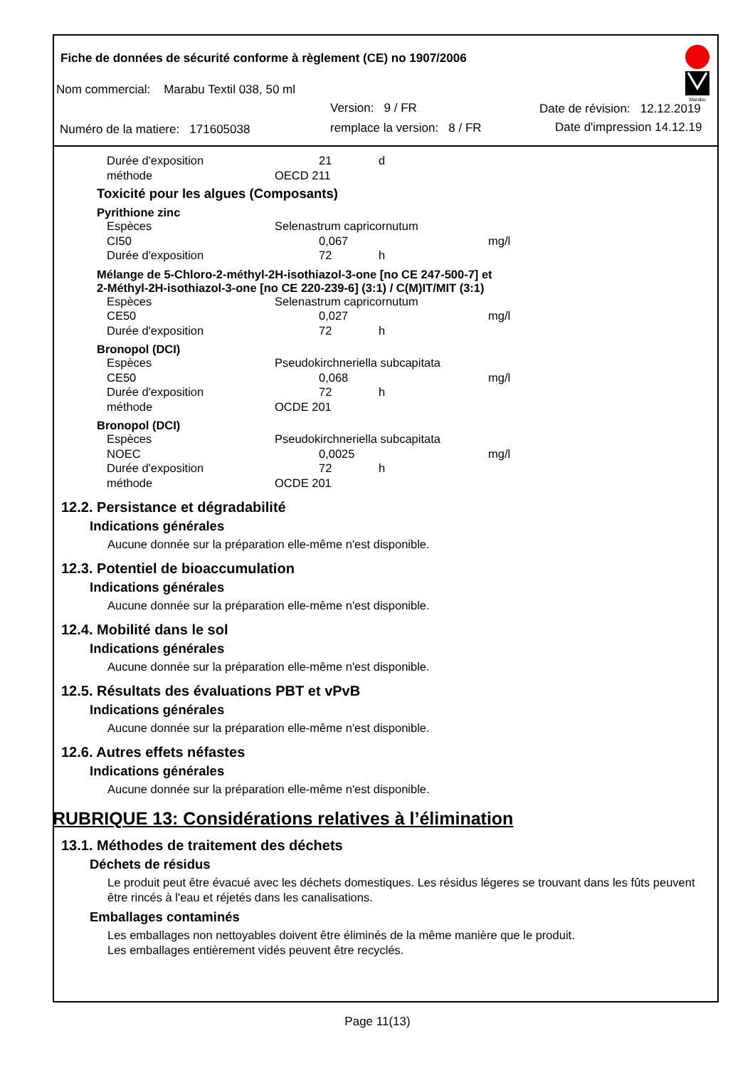Fiche de données de sécurité conforme à règlement (CE) no 1907/2006
Nom commercial: Marabu Textil 038, 50 ml
Version: 9 / FR Date de révision: 12.12.2019
Numéro de la matiere: 171605038
remplace la version: 8 / FR Date d'impression 14.12.19
Marabu
| Durée d'exposition | | 21 | d |
| méthode | OECD 211 | | |
Toxicité pour les algues (Composants)
Pyrithione zinc
| Espèces | Selenastrum capricornutum | | | |
| CI50 | | 0,067 | | mg/l |
| Durée d'exposition | | 72 | h | |
Mélange de 5-Chloro-2-méthyl-2H-isothiazol-3-one [no CE 247-500-7] et
2-Méthyl-2H-isothiazol-3-one [no CE 220-239-6] (3:1) / C(M)IT/MIT (3:1)
| Espèces | Selenastrum capricornutum | | | |
| CE50 | | 0,027 | | mg/l |
| Durée d'exposition | | 72 | h | |
Bronopol (DCI)
| Espèces | Pseudokirchneriella subcapitata | | | |
| CE50 | | 0,068 | | mg/l |
| Durée d'exposition | | 72 | h | |
| méthode | OCDE 201 | | | |
Bronopol (DCI)
| Espèces | Pseudokirchneriella subcapitata | | | |
| NOEC | | 0,0025 | | mg/l |
| Durée d'exposition | | 72 | h | |
| méthode | OCDE 201 | | | |
12.2. Persistance et dégradabilité
Indications générales
Aucune donnée sur la préparation elle-même n'est disponible.
12.3. Potentiel de bioaccumulation
Indications générales
Aucune donnée sur la préparation elle-même n'est disponible.
12.4. Mobilité dans le sol
Indications générales
Aucune donnée sur la préparation elle-même n'est disponible.
12.5. Résultats des évaluations PBT et vPvB
Indications générales
Aucune donnée sur la préparation elle-même n'est disponible.
12.6. Autres effets néfastes
Indications générales
Aucune donnée sur la préparation elle-même n'est disponible.
RUBRIQUE 13: Considérations relatives à l’élimination
13.1. Méthodes de traitement des déchets
Déchets de résidus
Le produit peut être évacué avec les déchets domestiques. Les résidus légeres se trouvant dans les fûts peuvent être rincés à l'eau et réjetés dans les canalisations.
Emballages contaminés
Les emballages non nettoyables doivent être éliminés de la même manière que le produit.
Les emballages entièrement vidés peuvent être recyclés.
Page 11(13)